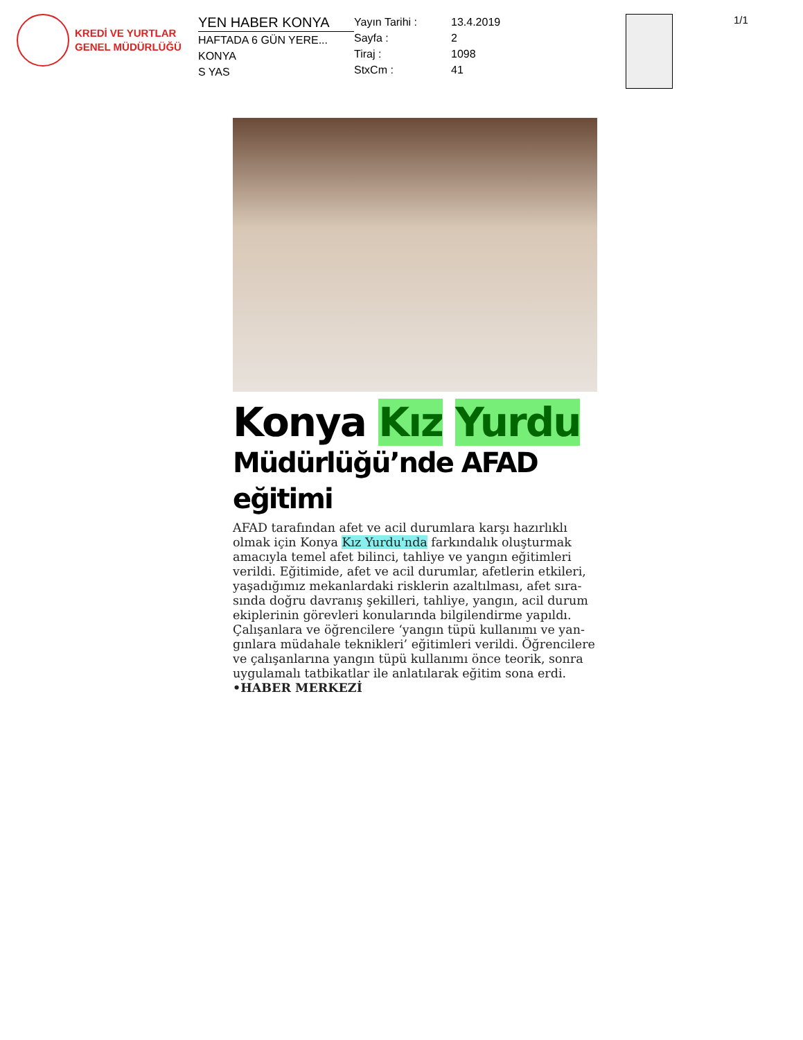KREDİ VE YURTLAR
GENEL MÜDÜRLÜĞÜ
YEN HABER KONYA
HAFTADA 6 GÜN YERE...
KONYA
S YAS
Yayın Tarihi :
Sayfa :
Tiraj :
StxCm :
13.4.2019
2
1098
41
1/1
Konya Kız Yurdu
Müdürlüğü’nde AFAD eğitimi
AFAD tarafından afet ve acil durumlara karşı hazırlıklı olmak için Konya Kız Yurdu'nda farkındalık oluşturmak amacıyla temel afet bilinci, tahliye ve yangın eğitimleri verildi. Eğitimide, afet ve acil durumlar, afetlerin etkileri, yaşadığımız mekanlardaki risklerin azaltılması, afet sıra-sında doğru davranış şekilleri, tahliye, yangın, acil durum ekiplerinin görevleri konularında bilgilendirme yapıldı. Çalışanlara ve öğrencilere ‘yangın tüpü kullanımı ve yan-gınlara müdahale teknikleri’ eğitimleri verildi. Öğrencilere ve çalışanlarına yangın tüpü kullanımı önce teorik, sonra uygulamalı tatbikatlar ile anlatılarak eğitim sona erdi.
•HABER MERKEZİ